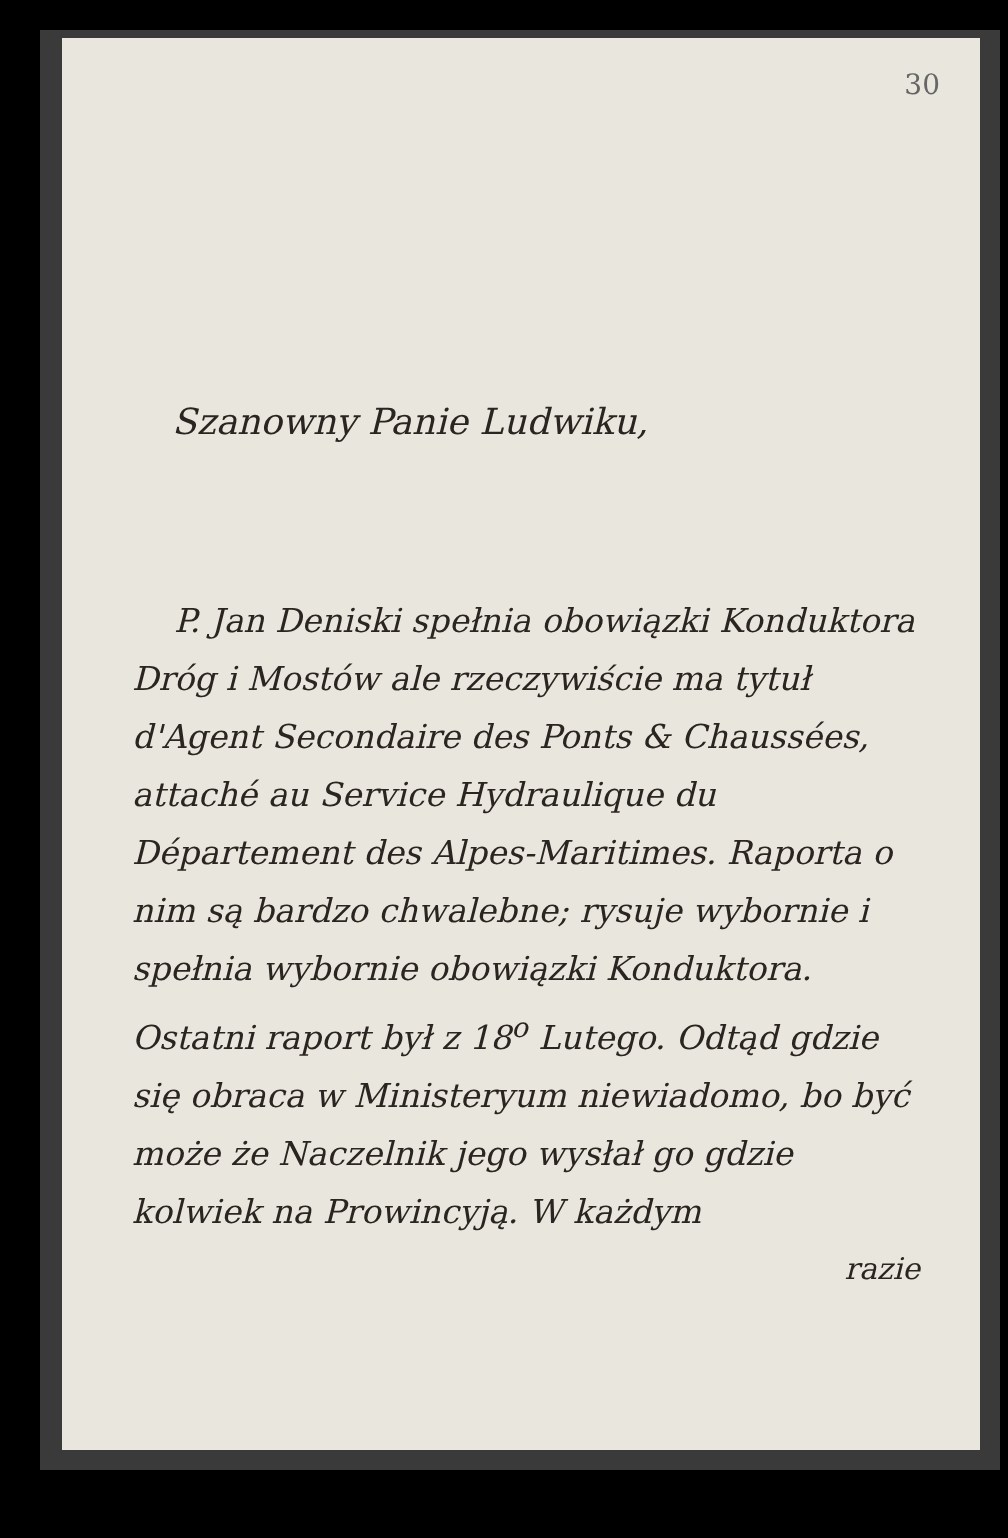30
Szanowny Panie Ludwiku,
P. Jan Deniski spełnia obowiązki Konduktora Dróg i Mostów ale rzeczywiście ma tytuł d'Agent Secondaire des Ponts & Chaussées, attaché au Service Hydraulique du Département des Alpes-Maritimes. Raporta o nim są bardzo chwalebne; rysuje wybornie i spełnia wybornie obowiązki Konduktora. Ostatni raport był z 18<sup>o</sup> Lutego. Odtąd gdzie się obraca w Ministeryum niewiadomo, bo być może że Naczelnik jego wysłał go gdzie kolwiek na Prowincyją. W każdym
razie